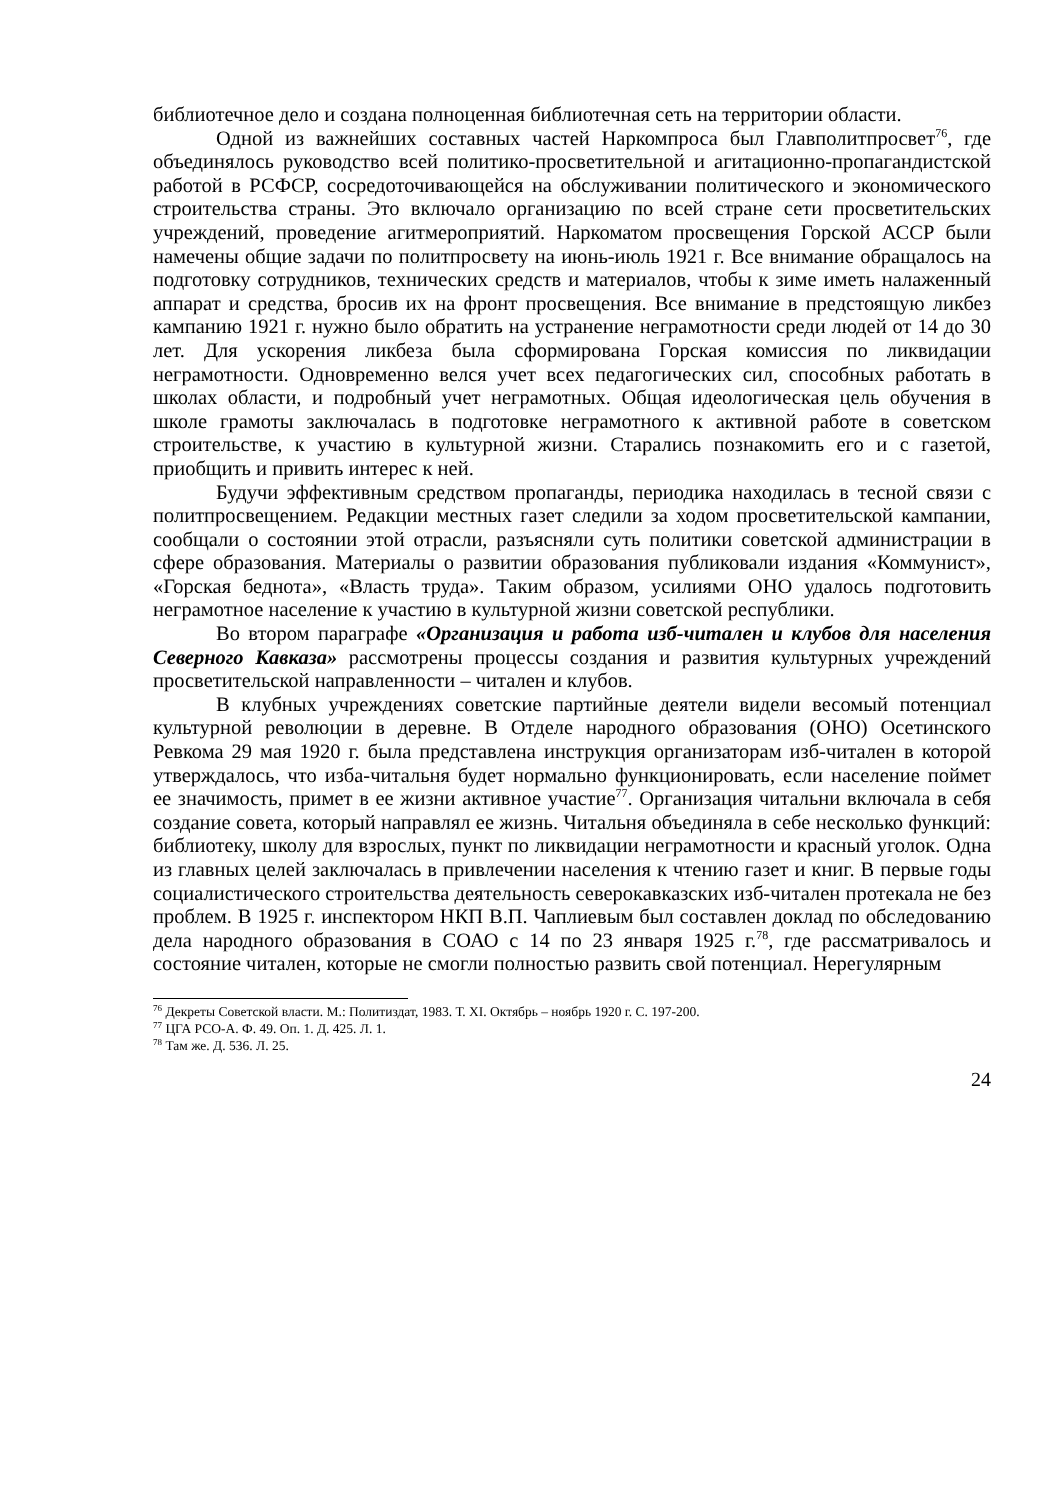библиотечное дело и создана полноценная библиотечная сеть на территории области.
Одной из важнейших составных частей Наркомпроса был Главполитпросвет<sup>76</sup>, где объединялось руководство всей политико-просветительной и агитационно-пропагандистской работой в РСФСР, сосредоточивающейся на обслуживании политического и экономического строительства страны. Это включало организацию по всей стране сети просветительских учреждений, проведение агитмероприятий. Наркоматом просвещения Горской АССР были намечены общие задачи по политпросвету на июнь-июль 1921 г. Все внимание обращалось на подготовку сотрудников, технических средств и материалов, чтобы к зиме иметь налаженный аппарат и средства, бросив их на фронт просвещения. Все внимание в предстоящую ликбез кампанию 1921 г. нужно было обратить на устранение неграмотности среди людей от 14 до 30 лет. Для ускорения ликбеза была сформирована Горская комиссия по ликвидации неграмотности. Одновременно велся учет всех педагогических сил, способных работать в школах области, и подробный учет неграмотных. Общая идеологическая цель обучения в школе грамоты заключалась в подготовке неграмотного к активной работе в советском строительстве, к участию в культурной жизни. Старались познакомить его и с газетой, приобщить и привить интерес к ней.
Будучи эффективным средством пропаганды, периодика находилась в тесной связи с политпросвещением. Редакции местных газет следили за ходом просветительской кампании, сообщали о состоянии этой отрасли, разъясняли суть политики советской администрации в сфере образования. Материалы о развитии образования публиковали издания «Коммунист», «Горская беднота», «Власть труда». Таким образом, усилиями ОНО удалось подготовить неграмотное население к участию в культурной жизни советской республики.
Во втором параграфе «Организация и работа изб-читален и клубов для населения Северного Кавказа» рассмотрены процессы создания и развития культурных учреждений просветительской направленности – читален и клубов.
В клубных учреждениях советские партийные деятели видели весомый потенциал культурной революции в деревне. В Отделе народного образования (ОНО) Осетинского Ревкома 29 мая 1920 г. была представлена инструкция организаторам изб-читален в которой утверждалось, что изба-читальня будет нормально функционировать, если население поймет ее значимость, примет в ее жизни активное участие<sup>77</sup>. Организация читальни включала в себя создание совета, который направлял ее жизнь. Читальня объединяла в себе несколько функций: библиотеку, школу для взрослых, пункт по ликвидации неграмотности и красный уголок. Одна из главных целей заключалась в привлечении населения к чтению газет и книг. В первые годы социалистического строительства деятельность северокавказских изб-читален протекала не без проблем. В 1925 г. инспектором НКП В.П. Чаплиевым был составлен доклад по обследованию дела народного образования в СОАО с 14 по 23 января 1925 г.<sup>78</sup>, где рассматривалось и состояние читален, которые не смогли полностью развить свой потенциал. Нерегулярным
<sup>76</sup> Декреты Советской власти. М.: Политиздат, 1983. Т. XI. Октябрь – ноябрь 1920 г. С. 197-200.
<sup>77</sup> ЦГА РСО-А. Ф. 49. Оп. 1. Д. 425. Л. 1.
<sup>78</sup> Там же. Д. 536. Л. 25.
24